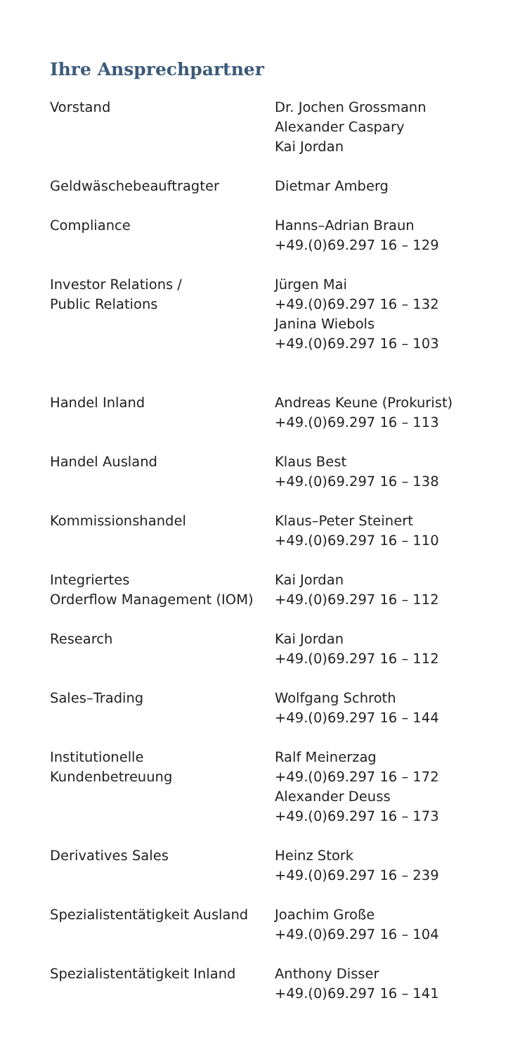Ihre Ansprechpartner
| Vorstand | Dr. Jochen Grossmann Alexander Caspary Kai Jordan |
| Geldwäschebeauftragter | Dietmar Amberg |
| Compliance | Hanns–Adrian Braun +49.(0)69.297 16 – 129 |
| Investor Relations / Public Relations | Jürgen Mai +49.(0)69.297 16 – 132 Janina Wiebols +49.(0)69.297 16 – 103 |
| Handel Inland | Andreas Keune (Prokurist) +49.(0)69.297 16 – 113 |
| Handel Ausland | Klaus Best +49.(0)69.297 16 – 138 |
| Kommissionshandel | Klaus–Peter Steinert +49.(0)69.297 16 – 110 |
| Integriertes Orderflow Management (IOM) | Kai Jordan +49.(0)69.297 16 – 112 |
| Research | Kai Jordan +49.(0)69.297 16 – 112 |
| Sales–Trading | Wolfgang Schroth +49.(0)69.297 16 – 144 |
| Institutionelle Kundenbetreuung | Ralf Meinerzag +49.(0)69.297 16 – 172 Alexander Deuss +49.(0)69.297 16 – 173 |
| Derivatives Sales | Heinz Stork +49.(0)69.297 16 – 239 |
| Spezialistentätigkeit Ausland | Joachim Große +49.(0)69.297 16 – 104 |
| Spezialistentätigkeit Inland | Anthony Disser +49.(0)69.297 16 – 141 |